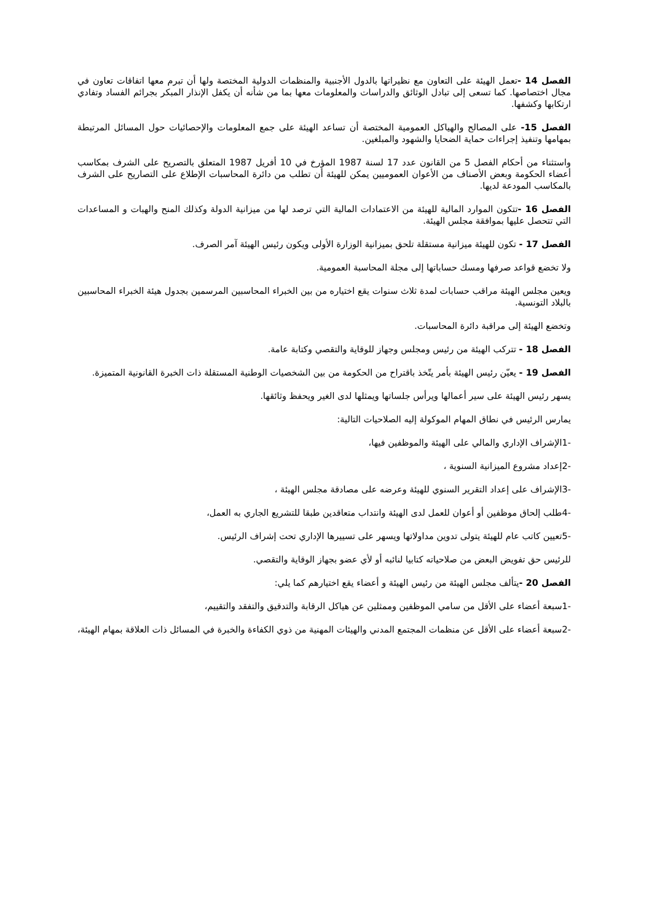الفصل 14 -تعمل الهيئة على التعاون مع نظيراتها بالدول الأجنبية والمنظمات الدولية المختصة ولها أن تبرم معها اتفاقات تعاون في مجال اختصاصها. كما تسعى إلى تبادل الوثائق والدراسات والمعلومات معها بما من شأنه أن يكفل الإنذار المبكر بجرائم الفساد وتفادي ارتكابها وكشفها.
الفصل 15- على المصالح والهياكل العمومية المختصة أن تساعد الهيئة على جمع المعلومات والإحصائيات حول المسائل المرتبطة بمهامها وتنفيذ إجراءات حماية الضحايا والشهود والمبلغين.
واستثناء من أحكام الفصل 5 من القانون عدد 17 لسنة 1987 المؤرخ في 10 أفريل 1987 المتعلق بالتصريح على الشرف بمكاسب أعضاء الحكومة وبعض الأصناف من الأعوان العموميين يمكن للهيئة أن تطلب من دائرة المحاسبات الإطلاع على التصاريح على الشرف بالمكاسب المودعة لديها.
الفصل 16 -تتكون الموارد المالية للهيئة من الاعتمادات المالية التي ترصد لها من ميزانية الدولة وكذلك المنح والهبات و المساعدات التي تتحصل عليها بموافقة مجلس الهيئة.
الفصل 17 - تكون للهيئة ميزانية مستقلة تلحق بميزانية الوزارة الأولى ويكون رئيس الهيئة آمر الصرف.
ولا تخضع قواعد صرفها ومسك حساباتها إلى مجلة المحاسبة العمومية.
ويعين مجلس الهيئة مراقب حسابات لمدة ثلاث سنوات يقع اختياره من بين الخبراء المحاسبين المرسمين بجدول هيئة الخبراء المحاسبين بالبلاد التونسية.
وتخضع الهيئة إلى مراقبة دائرة المحاسبات.
الفصل 18 - تتركب الهيئة من رئيس ومجلس وجهاز للوقاية والتقصي وكتابة عامة.
الفصل 19 - يعيّن رئيس الهيئة بأمر يتّخذ باقتراح من الحكومة من بين الشخصيات الوطنية المستقلة ذات الخبرة القانونية المتميزة.
يسهر رئيس الهيئة على سير أعمالها ويرأس جلساتها ويمثلها لدى الغير ويحفظ وثائقها.
يمارس الرئيس في نطاق المهام الموكولة إليه الصلاحيات التالية:
-1الإشراف الإداري والمالي على الهيئة والموظفين فيها،
-2إعداد مشروع الميزانية السنوية ،
-3الإشراف على إعداد التقرير السنوي للهيئة وعرضه على مصادقة مجلس الهيئة ،
-4طلب إلحاق موظفين أو أعوان للعمل لدى الهيئة وانتداب متعاقدين طبقا للتشريع الجاري به العمل،
-5تعيين كاتب عام للهيئة يتولى تدوين مداولاتها ويسهر على تسييرها الإداري تحت إشراف الرئيس.
للرئيس حق تفويض البعض من صلاحياته كتابيا لنائبه أو لأي عضو بجهاز الوقاية والتقصي.
الفصل 20 -يتألف مجلس الهيئة من رئيس الهيئة و أعضاء يقع اختيارهم كما يلي:
-1سبعة أعضاء على الأقل من سامي الموظفين وممثلين عن هياكل الرقابة والتدقيق والتفقد والتقييم،
-2سبعة أعضاء على الأقل عن منظمات المجتمع المدني والهيئات المهنية من ذوي الكفاءة والخبرة في المسائل ذات العلاقة بمهام الهيئة،